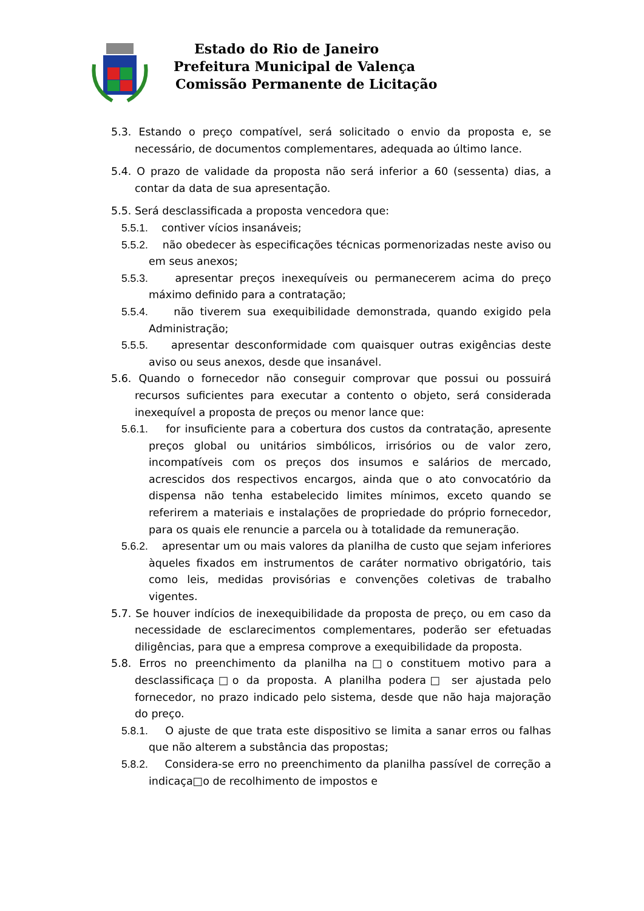Estado do Rio de Janeiro
Prefeitura Municipal de Valença
Comissão Permanente de Licitação
5.3. Estando o preço compatível, será solicitado o envio da proposta e, se necessário, de documentos complementares, adequada ao último lance.
5.4. O prazo de validade da proposta não será inferior a 60 (sessenta) dias, a contar da data de sua apresentação.
5.5. Será desclassificada a proposta vencedora que:
5.5.1. contiver vícios insanáveis;
5.5.2. não obedecer às especificações técnicas pormenorizadas neste aviso ou em seus anexos;
5.5.3. apresentar preços inexequíveis ou permanecerem acima do preço máximo definido para a contratação;
5.5.4. não tiverem sua exequibilidade demonstrada, quando exigido pela Administração;
5.5.5. apresentar desconformidade com quaisquer outras exigências deste aviso ou seus anexos, desde que insanável.
5.6. Quando o fornecedor não conseguir comprovar que possui ou possuirá recursos suficientes para executar a contento o objeto, será considerada inexequível a proposta de preços ou menor lance que:
5.6.1. for insuficiente para a cobertura dos custos da contratação, apresente preços global ou unitários simbólicos, irrisórios ou de valor zero, incompatíveis com os preços dos insumos e salários de mercado, acrescidos dos respectivos encargos, ainda que o ato convocatório da dispensa não tenha estabelecido limites mínimos, exceto quando se referirem a materiais e instalações de propriedade do próprio fornecedor, para os quais ele renuncie a parcela ou à totalidade da remuneração.
5.6.2. apresentar um ou mais valores da planilha de custo que sejam inferiores àqueles fixados em instrumentos de caráter normativo obrigatório, tais como leis, medidas provisórias e convenções coletivas de trabalho vigentes.
5.7. Se houver indícios de inexequibilidade da proposta de preço, ou em caso da necessidade de esclarecimentos complementares, poderão ser efetuadas diligências, para que a empresa comprove a exequibilidade da proposta.
5.8. Erros no preenchimento da planilha na□o constituem motivo para a desclassificaça□o da proposta. A planilha podera□ ser ajustada pelo fornecedor, no prazo indicado pelo sistema, desde que não haja majoração do preço.
5.8.1. O ajuste de que trata este dispositivo se limita a sanar erros ou falhas que não alterem a substância das propostas;
5.8.2. Considera-se erro no preenchimento da planilha passível de correção a indicaça□o de recolhimento de impostos e